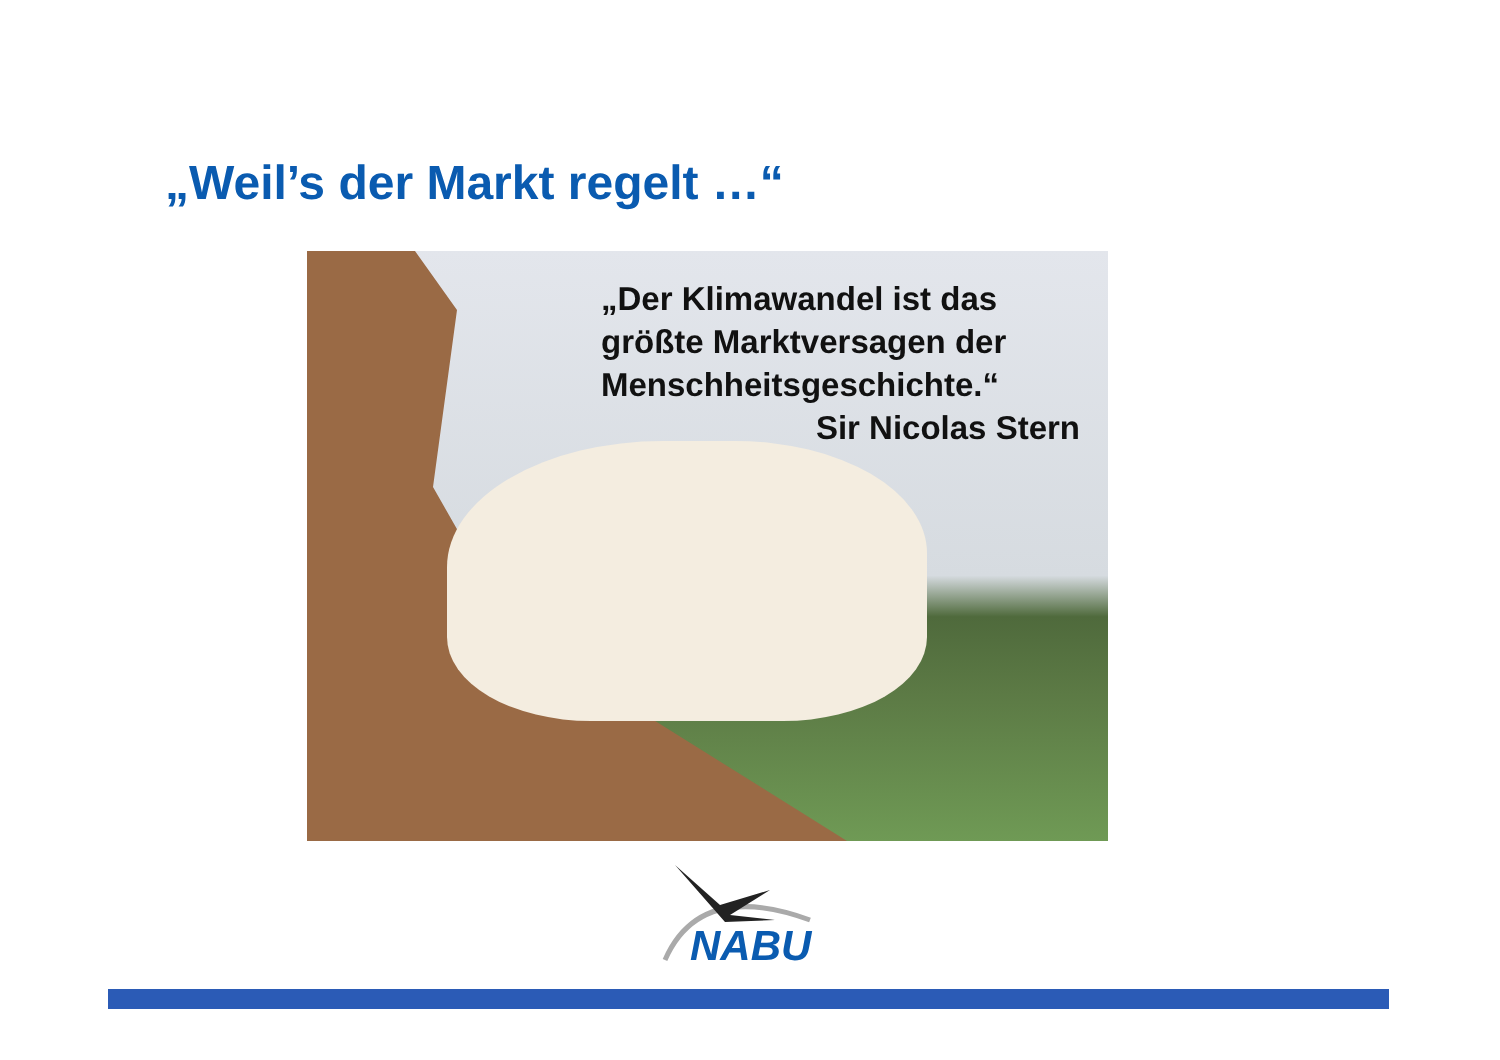„Weil’s der Markt regelt …“
„Der Klimawandel ist das größte Marktversagen der Menschheitsgeschichte.“
Sir Nicolas Stern
NABU